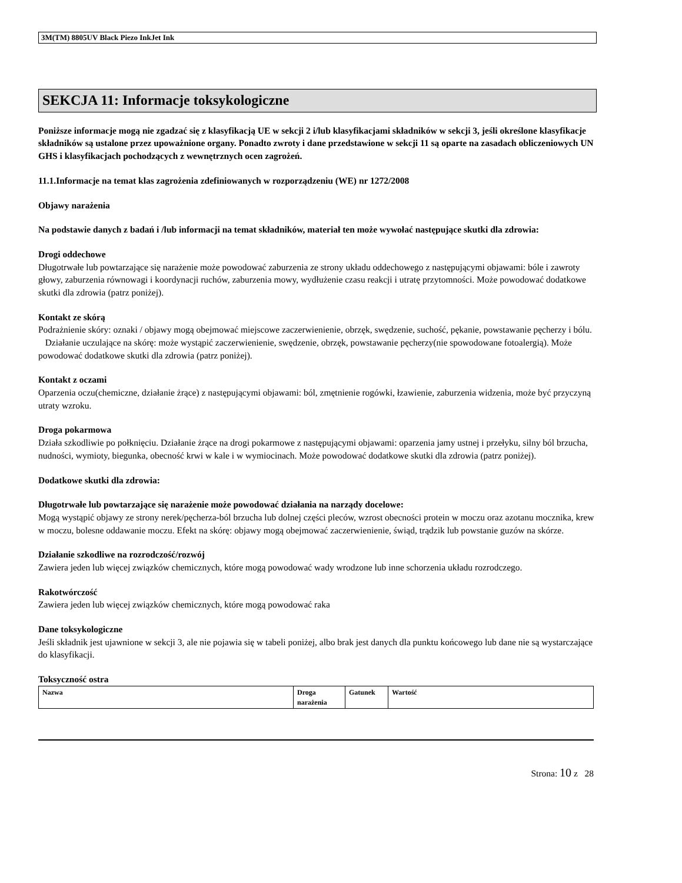3M(TM) 8805UV Black Piezo InkJet Ink
SEKCJA 11: Informacje toksykologiczne
Poniższe informacje mogą nie zgadzać się z klasyfikacją UE w sekcji 2 i/lub klasyfikacjami składników w sekcji 3, jeśli określone klasyfikacje składników są ustalone przez upoważnione organy. Ponadto zwroty i dane przedstawione w sekcji 11 są oparte na zasadach obliczeniowych UN GHS i klasyfikacjach pochodzących z wewnętrznych ocen zagrożeń.
11.1.Informacje na temat klas zagrożenia zdefiniowanych w rozporządzeniu (WE) nr 1272/2008
Objawy narażenia
Na podstawie danych z badań i /lub informacji na temat składników, materiał ten może wywołać następujące skutki dla zdrowia:
Drogi oddechowe
Długotrwałe lub powtarzające się narażenie może powodować zaburzenia ze strony układu oddechowego z następującymi objawami: bóle i zawroty głowy, zaburzenia równowagi i koordynacji ruchów, zaburzenia mowy, wydłużenie czasu reakcji i utratę przytomności. Może powodować dodatkowe skutki dla zdrowia (patrz poniżej).
Kontakt ze skórą
Podrażnienie skóry: oznaki / objawy mogą obejmować miejscowe zaczerwienienie, obrzęk, swędzenie, suchość, pękanie, powstawanie pęcherzy i bólu.
Działanie uczulające na skórę: może wystąpić zaczerwienienie, swędzenie, obrzęk, powstawanie pęcherzy(nie spowodowane fotoalergią). Może powodować dodatkowe skutki dla zdrowia (patrz poniżej).
Kontakt z oczami
Oparzenia oczu(chemiczne, działanie żrące) z następującymi objawami: ból, zmętnienie rogówki, łzawienie, zaburzenia widzenia, może być przyczyną utraty wzroku.
Droga pokarmowa
Działa szkodliwie po połknięciu. Działanie żrące na drogi pokarmowe z następującymi objawami: oparzenia jamy ustnej i przełyku, silny ból brzucha, nudności, wymioty, biegunka, obecność krwi w kale i w wymiocinach. Może powodować dodatkowe skutki dla zdrowia (patrz poniżej).
Dodatkowe skutki dla zdrowia:
Długotrwałe lub powtarzające się narażenie może powodować działania na narządy docelowe:
Mogą wystąpić objawy ze strony nerek/pęcherza-ból brzucha lub dolnej części pleców, wzrost obecności protein w moczu oraz azotanu mocznika, krew w moczu, bolesne oddawanie moczu. Efekt na skórę: objawy mogą obejmować zaczerwienienie, świąd, trądzik lub powstanie guzów na skórze.
Działanie szkodliwe na rozrodczość/rozwój
Zawiera jeden lub więcej związków chemicznych, które mogą powodować wady wrodzone lub inne schorzenia układu rozrodczego.
Rakotwórczość
Zawiera jeden lub więcej związków chemicznych, które mogą powodować raka
Dane toksykologiczne
Jeśli składnik jest ujawnione w sekcji 3, ale nie pojawia się w tabeli poniżej, albo brak jest danych dla punktu końcowego lub dane nie są wystarczające do klasyfikacji.
Toksyczność ostra
| Nazwa | Droga narażenia | Gatunek | Wartość |
| --- | --- | --- | --- |
Strona: 10 z 28